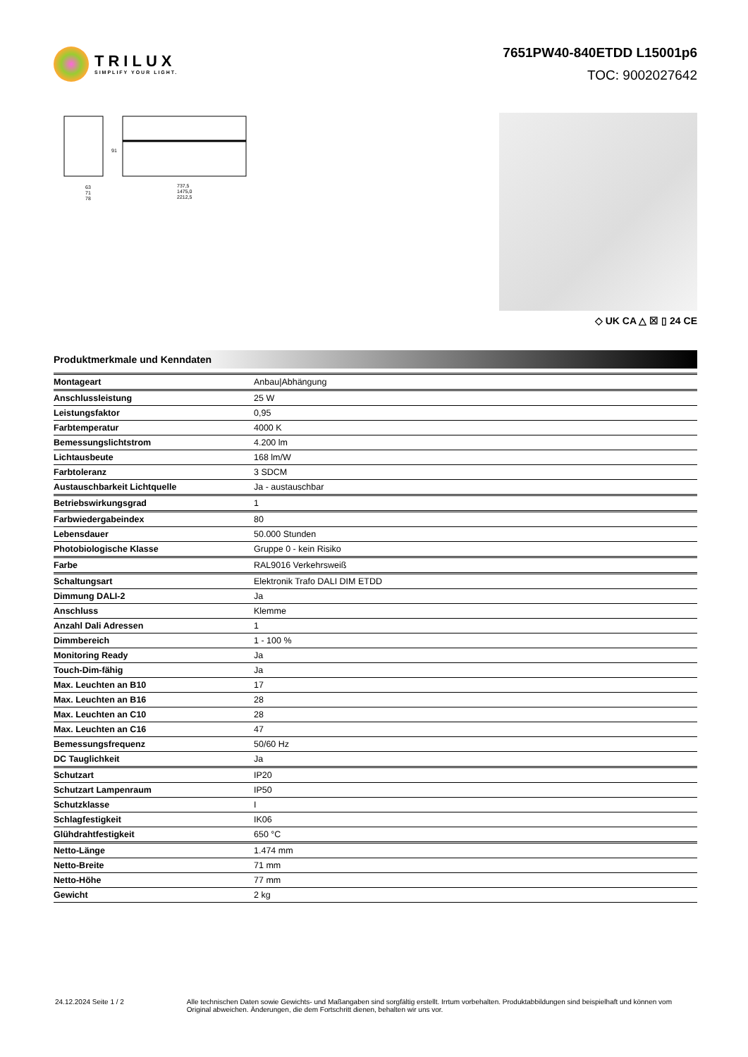TRILUX
SIMPLIFY YOUR LIGHT.
7651PW40-840ETDD L15001p6
TOC: 9002027642
63
71
78
91
737,5
1475,0
2212,5
◇ UK CA △ ☒ ▯ 24 CE
Produktmerkmale und Kenndaten
| Montageart | Anbau/Abhängung |
| Anschlussleistung | 25 W |
| Leistungsfaktor | 0,95 |
| Farbtemperatur | 4000 K |
| Bemessungslichtstrom | 4.200 lm |
| Lichtausbeute | 168 lm/W |
| Farbtoleranz | 3 SDCM |
| Austauschbarkeit Lichtquelle | Ja - austauschbar |
| Betriebswirkungsgrad | 1 |
| Farbwiedergabeindex | 80 |
| Lebensdauer | 50.000 Stunden |
| Photobiologische Klasse | Gruppe 0 - kein Risiko |
| Farbe | RAL9016 Verkehrsweiß |
| Schaltungsart | Elektronik Trafo DALI DIM ETDD |
| Dimmung DALI-2 | Ja |
| Anschluss | Klemme |
| Anzahl Dali Adressen | 1 |
| Dimmbereich | 1 - 100 % |
| Monitoring Ready | Ja |
| Touch-Dim-fähig | Ja |
| Max. Leuchten an B10 | 17 |
| Max. Leuchten an B16 | 28 |
| Max. Leuchten an C10 | 28 |
| Max. Leuchten an C16 | 47 |
| Bemessungsfrequenz | 50/60 Hz |
| DC Tauglichkeit | Ja |
| Schutzart | IP20 |
| Schutzart Lampenraum | IP50 |
| Schutzklasse | I |
| Schlagfestigkeit | IK06 |
| Glühdrahtfestigkeit | 650 °C |
| Netto-Länge | 1.474 mm |
| Netto-Breite | 71 mm |
| Netto-Höhe | 77 mm |
| Gewicht | 2 kg |
24.12.2024 Seite 1 / 2 Alle technischen Daten sowie Gewichts- und Maßangaben sind sorgfältig erstellt. Irrtum vorbehalten. Produktabbildungen sind beispielhaft und können vom Original abweichen. Änderungen, die dem Fortschritt dienen, behalten wir uns vor.